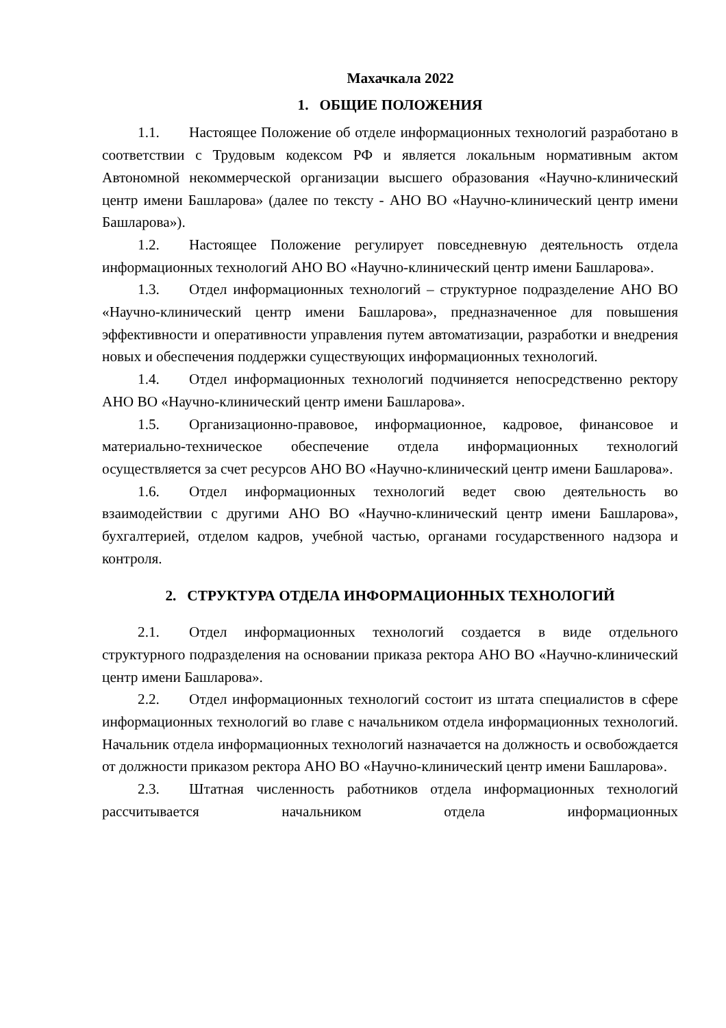Махачкала 2022
1. ОБЩИЕ ПОЛОЖЕНИЯ
1.1. Настоящее Положение об отделе информационных технологий разработано в соответствии с Трудовым кодексом РФ и является локальным нормативным актом Автономной некоммерческой организации высшего образования «Научно-клинический центр имени Башларова» (далее по тексту - АНО ВО «Научно-клинический центр имени Башларова»).
1.2. Настоящее Положение регулирует повседневную деятельность отдела информационных технологий АНО ВО «Научно-клинический центр имени Башларова».
1.3. Отдел информационных технологий – структурное подразделение АНО ВО «Научно-клинический центр имени Башларова», предназначенное для повышения эффективности и оперативности управления путем автоматизации, разработки и внедрения новых и обеспечения поддержки существующих информационных технологий.
1.4. Отдел информационных технологий подчиняется непосредственно ректору АНО ВО «Научно-клинический центр имени Башларова».
1.5. Организационно-правовое, информационное, кадровое, финансовое и материально-техническое обеспечение отдела информационных технологий осуществляется за счет ресурсов АНО ВО «Научно-клинический центр имени Башларова».
1.6. Отдел информационных технологий ведет свою деятельность во взаимодействии с другими АНО ВО «Научно-клинический центр имени Башларова», бухгалтерией, отделом кадров, учебной частью, органами государственного надзора и контроля.
2. СТРУКТУРА ОТДЕЛА ИНФОРМАЦИОННЫХ ТЕХНОЛОГИЙ
2.1. Отдел информационных технологий создается в виде отдельного структурного подразделения на основании приказа ректора АНО ВО «Научно-клинический центр имени Башларова».
2.2. Отдел информационных технологий состоит из штата специалистов в сфере информационных технологий во главе с начальником отдела информационных технологий. Начальник отдела информационных технологий назначается на должность и освобождается от должности приказом ректора АНО ВО «Научно-клинический центр имени Башларова».
2.3. Штатная численность работников отдела информационных технологий рассчитывается начальником отдела информационных